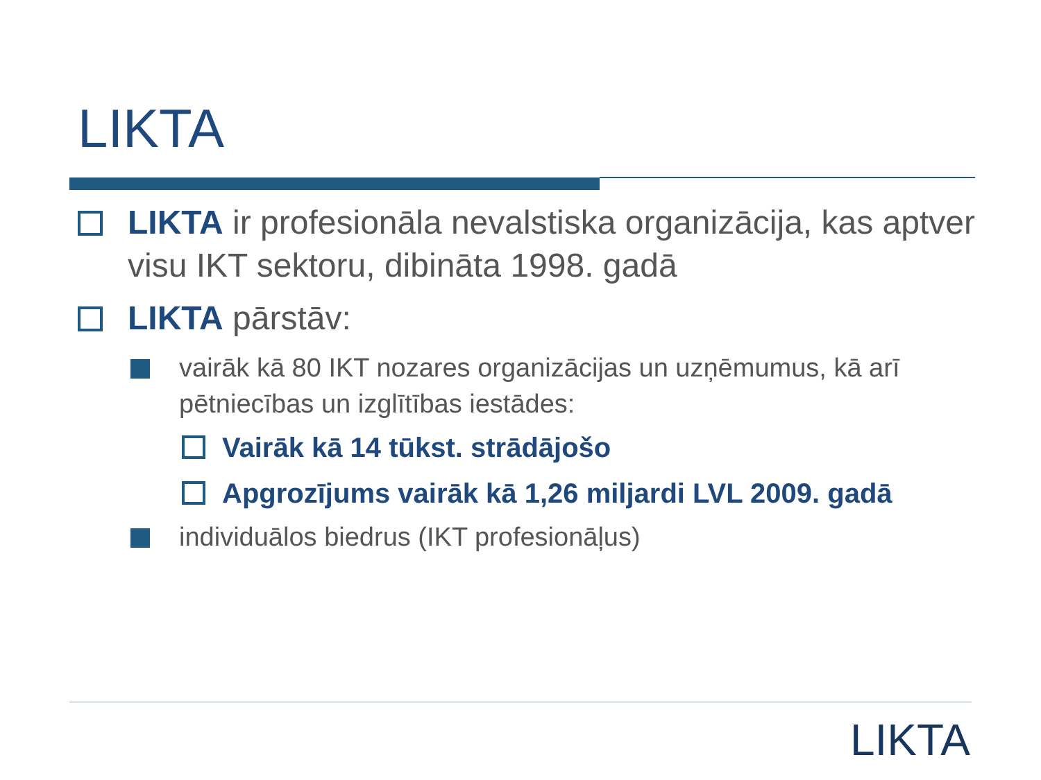LIKTA
LIKTA ir profesionāla nevalstiska organizācija, kas aptver visu IKT sektoru, dibināta 1998. gadā
LIKTA pārstāv:
vairāk kā 80 IKT nozares organizācijas un uzņēmumus, kā arī pētniecības un izglītības iestādes:
Vairāk kā 14 tūkst. strādājošo
Apgrozījums vairāk kā 1,26 miljardi LVL 2009. gadā
individuālos biedrus (IKT profesionāļus)
LIKTA